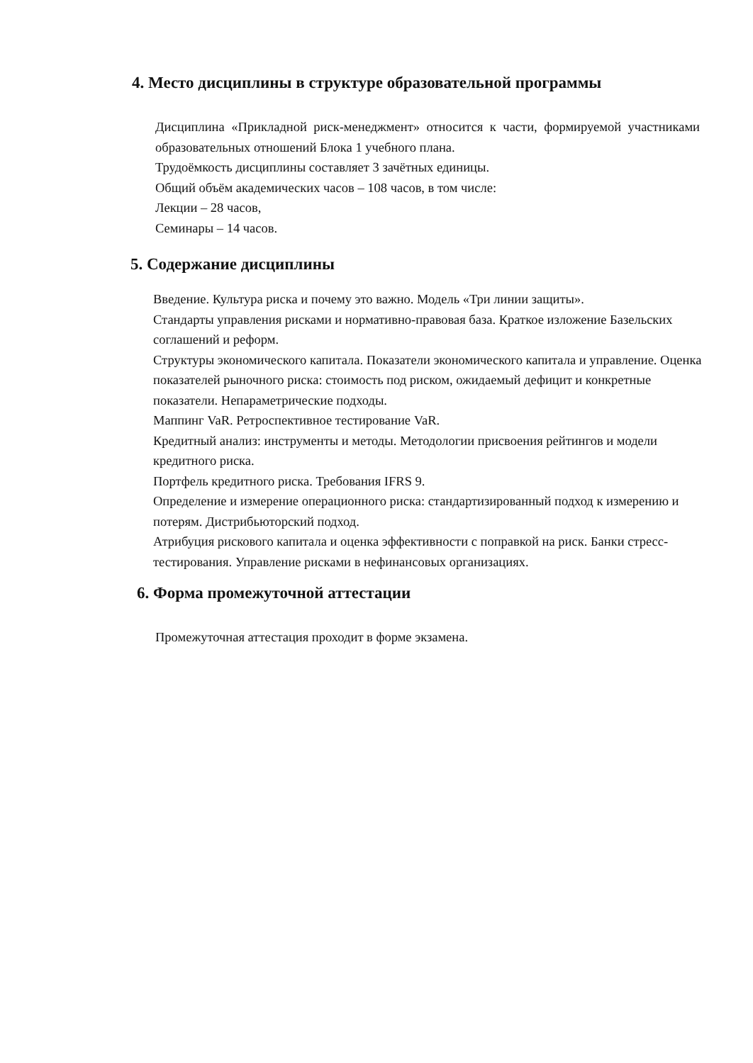4. Место дисциплины в структуре образовательной программы
Дисциплина «Прикладной риск-менеджмент» относится к части, формируемой участниками образовательных отношений Блока 1 учебного плана.
Трудоёмкость дисциплины составляет 3 зачётных единицы.
Общий объём академических часов – 108 часов, в том числе:
Лекции – 28 часов,
Семинары – 14 часов.
5. Содержание дисциплины
Введение. Культура риска и почему это важно. Модель «Три линии защиты».
Стандарты управления рисками и нормативно-правовая база. Краткое изложение Базельских соглашений и реформ.
Структуры экономического капитала. Показатели экономического капитала и управление. Оценка показателей рыночного риска: стоимость под риском, ожидаемый дефицит и конкретные показатели. Непараметрические подходы.
Маппинг VaR. Ретроспективное тестирование VaR.
Кредитный анализ: инструменты и методы. Методологии присвоения рейтингов и модели кредитного риска.
Портфель кредитного риска. Требования IFRS 9.
Определение и измерение операционного риска: стандартизированный подход к измерению и потерям. Дистрибьюторский подход.
Атрибуция рискового капитала и оценка эффективности с поправкой на риск. Банки стресс-тестирования. Управление рисками в нефинансовых организациях.
6. Форма промежуточной аттестации
Промежуточная аттестация проходит в форме экзамена.